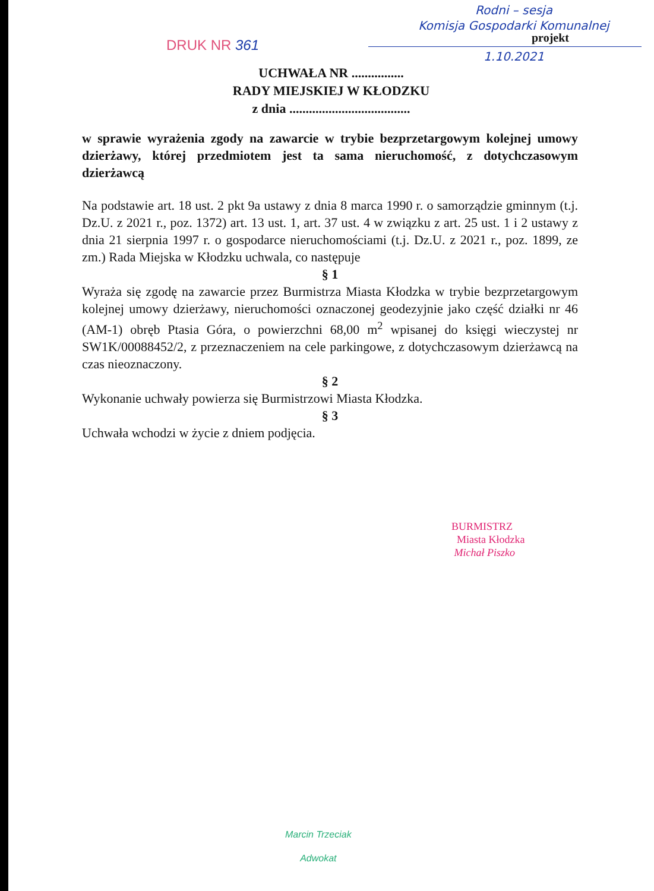Rodni – sesja
Komisja Gospodarki Komunalnej
1.10.2021
DRUK NR 361 projekt
UCHWAŁA NR ................
RADY MIEJSKIEJ W KŁODZKU
z dnia .....................................
w sprawie wyrażenia zgody na zawarcie w trybie bezprzetargowym kolejnej umowy dzierżawy, której przedmiotem jest ta sama nieruchomość, z dotychczasowym dzierżawcą
Na podstawie art. 18 ust. 2 pkt 9a ustawy z dnia 8 marca 1990 r. o samorządzie gminnym (t.j. Dz.U. z 2021 r., poz. 1372) art. 13 ust. 1, art. 37 ust. 4 w związku z art. 25 ust. 1 i 2 ustawy z dnia 21 sierpnia 1997 r. o gospodarce nieruchomościami (t.j. Dz.U. z 2021 r., poz. 1899, ze zm.) Rada Miejska w Kłodzku uchwala, co następuje
§ 1
Wyraża się zgodę na zawarcie przez Burmistrza Miasta Kłodzka w trybie bezprzetargowym kolejnej umowy dzierżawy, nieruchomości oznaczonej geodezyjnie jako część działki nr 46 (AM-1) obręb Ptasia Góra, o powierzchni 68,00 m<sup>2</sup> wpisanej do księgi wieczystej nr SW1K/00088452/2, z przeznaczeniem na cele parkingowe, z dotychczasowym dzierżawcą na czas nieoznaczony.
§ 2
Wykonanie uchwały powierza się Burmistrzowi Miasta Kłodzka.
§ 3
Uchwała wchodzi w życie z dniem podjęcia.
BURMISTRZ
Miasta Kłodzka
Michał Piszko
Marcin Trzeciak
Adwokat